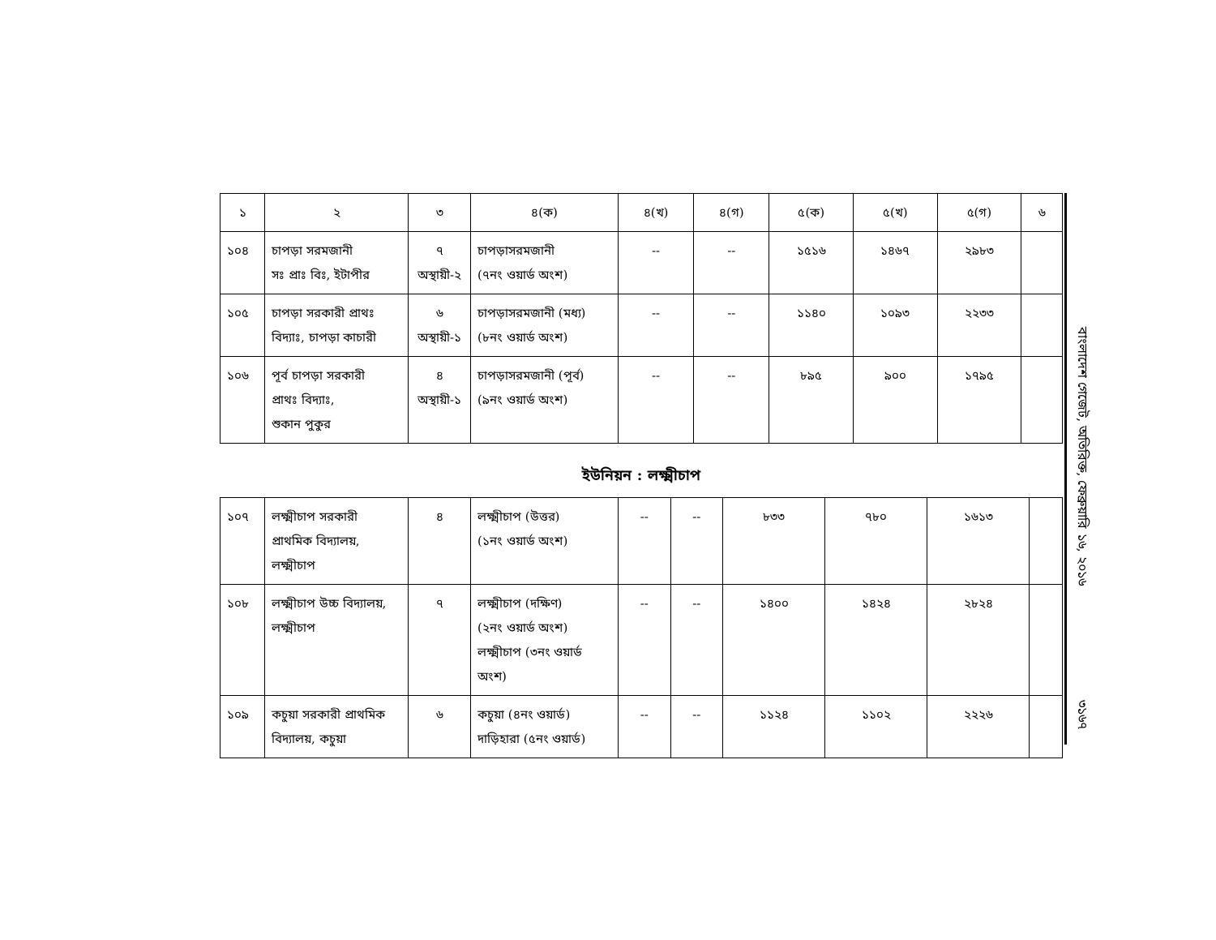| ১ | ২ | ৩ | ৪(ক) | ৪(খ) | ৪(গ) | ৫(ক) | ৫(খ) | ৫(গ) | ৬ |
| ১০৪ | চাপড়া সরমজানী সঃ প্রাঃ বিঃ, ইটাপীর | ৭ অস্থায়ী-২ | চাপড়াসরমজানী (৭নং ওয়ার্ড অংশ) | -- | -- | ১৫১৬ | ১৪৬৭ | ২৯৮৩ | |
| ১০৫ | চাপড়া সরকারী প্রাথঃ বিদ্যাঃ, চাপড়া কাচারী | ৬ অস্থায়ী-১ | চাপড়াসরমজানী (মধ্য) (৮নং ওয়ার্ড অংশ) | -- | -- | ১১৪০ | ১০৯৩ | ২২৩৩ | |
| ১০৬ | পূর্ব চাপড়া সরকারী প্রাথঃ বিদ্যাঃ, শুকান পুকুর | ৪ অস্থায়ী-১ | চাপড়াসরমজানী (পূর্ব) (৯নং ওয়ার্ড অংশ) | -- | -- | ৮৯৫ | ৯০০ | ১৭৯৫ | |
ইউনিয়ন : লক্ষ্মীচাপ
| ১০৭ | লক্ষ্মীচাপ সরকারী প্রাথমিক বিদ্যালয়, লক্ষ্মীচাপ | ৪ | লক্ষ্মীচাপ (উত্তর) (১নং ওয়ার্ড অংশ) | -- | -- | ৮৩৩ | ৭৮০ | ১৬১৩ | |
| ১০৮ | লক্ষ্মীচাপ উচ্চ বিদ্যালয়, লক্ষ্মীচাপ | ৭ | লক্ষ্মীচাপ (দক্ষিণ) (২নং ওয়ার্ড অংশ) লক্ষ্মীচাপ (৩নং ওয়ার্ড অংশ) | -- | -- | ১৪০০ | ১৪২৪ | ২৮২৪ | |
| ১০৯ | কচুয়া সরকারী প্রাথমিক বিদ্যালয়, কচুয়া | ৬ | কচুয়া (৪নং ওয়ার্ড) দাড়িহারা (৫নং ওয়ার্ড) | -- | -- | ১১২৪ | ১১০২ | ২২২৬ | |
বাংলাদেশ গেজেট, অতিরিক্ত, ফেব্রুয়ারি ১৬, ২০১৬
৩১৬৭